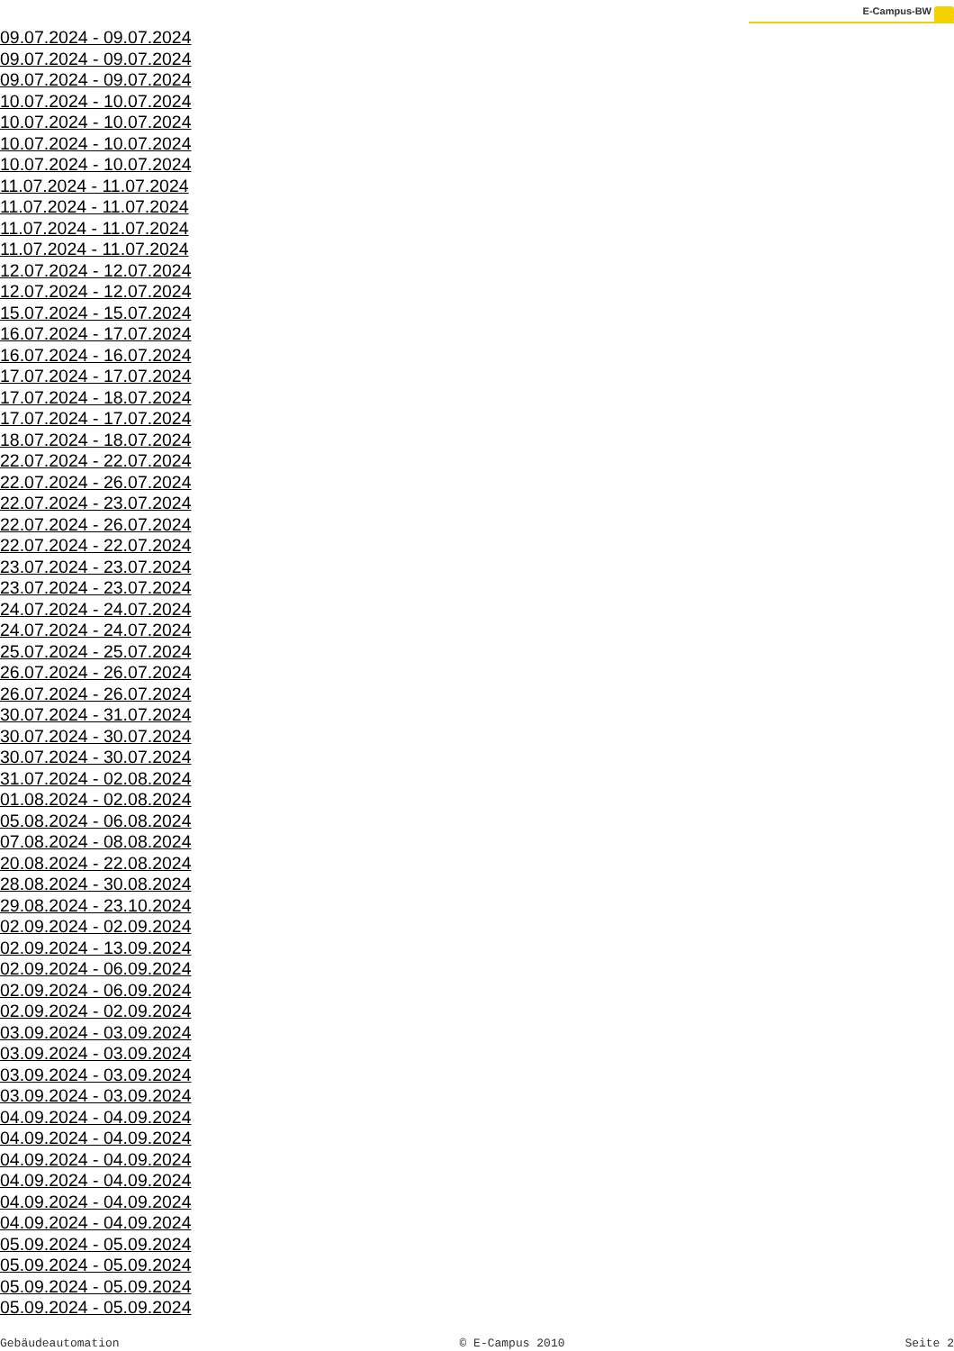E-Campus-BW
09.07.2024 - 09.07.2024
09.07.2024 - 09.07.2024
09.07.2024 - 09.07.2024
10.07.2024 - 10.07.2024
10.07.2024 - 10.07.2024
10.07.2024 - 10.07.2024
10.07.2024 - 10.07.2024
11.07.2024 - 11.07.2024
11.07.2024 - 11.07.2024
11.07.2024 - 11.07.2024
11.07.2024 - 11.07.2024
12.07.2024 - 12.07.2024
12.07.2024 - 12.07.2024
15.07.2024 - 15.07.2024
16.07.2024 - 17.07.2024
16.07.2024 - 16.07.2024
17.07.2024 - 17.07.2024
17.07.2024 - 18.07.2024
17.07.2024 - 17.07.2024
18.07.2024 - 18.07.2024
22.07.2024 - 22.07.2024
22.07.2024 - 26.07.2024
22.07.2024 - 23.07.2024
22.07.2024 - 26.07.2024
22.07.2024 - 22.07.2024
23.07.2024 - 23.07.2024
23.07.2024 - 23.07.2024
24.07.2024 - 24.07.2024
24.07.2024 - 24.07.2024
25.07.2024 - 25.07.2024
26.07.2024 - 26.07.2024
26.07.2024 - 26.07.2024
30.07.2024 - 31.07.2024
30.07.2024 - 30.07.2024
30.07.2024 - 30.07.2024
31.07.2024 - 02.08.2024
01.08.2024 - 02.08.2024
05.08.2024 - 06.08.2024
07.08.2024 - 08.08.2024
20.08.2024 - 22.08.2024
28.08.2024 - 30.08.2024
29.08.2024 - 23.10.2024
02.09.2024 - 02.09.2024
02.09.2024 - 13.09.2024
02.09.2024 - 06.09.2024
02.09.2024 - 06.09.2024
02.09.2024 - 02.09.2024
03.09.2024 - 03.09.2024
03.09.2024 - 03.09.2024
03.09.2024 - 03.09.2024
03.09.2024 - 03.09.2024
04.09.2024 - 04.09.2024
04.09.2024 - 04.09.2024
04.09.2024 - 04.09.2024
04.09.2024 - 04.09.2024
04.09.2024 - 04.09.2024
04.09.2024 - 04.09.2024
05.09.2024 - 05.09.2024
05.09.2024 - 05.09.2024
05.09.2024 - 05.09.2024
05.09.2024 - 05.09.2024
Gebäudeautomation © E-Campus 2010 Seite 2